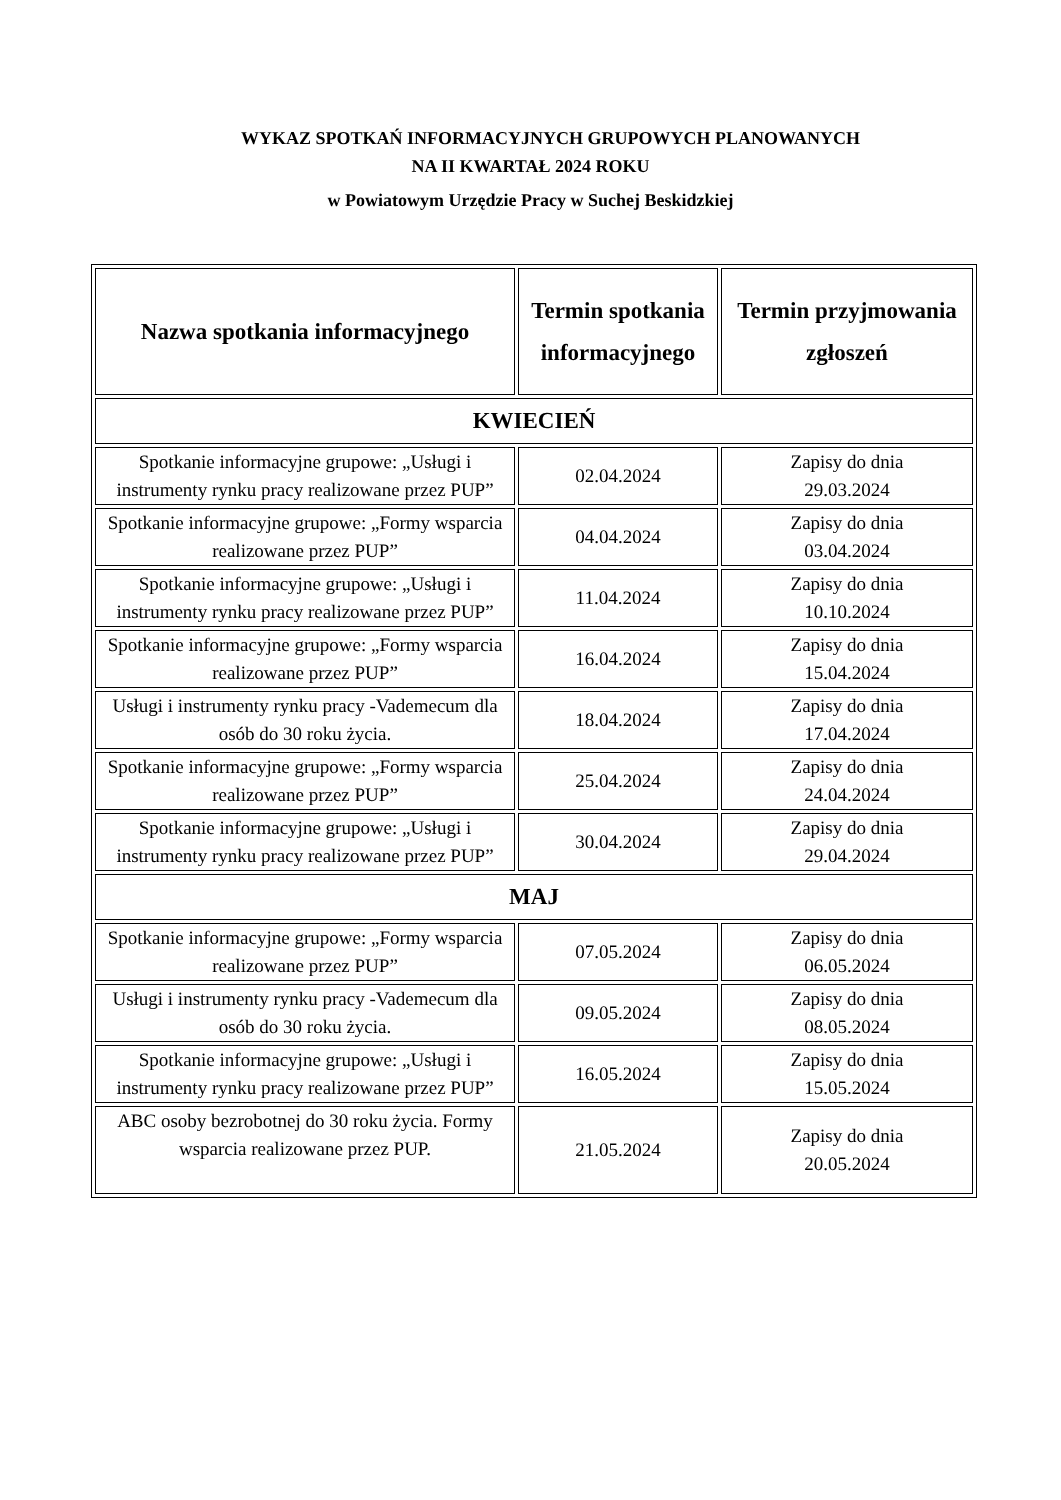WYKAZ SPOTKAŃ INFORMACYJNYCH GRUPOWYCH PLANOWANYCH
NA II KWARTAŁ 2024 ROKU
w Powiatowym Urzędzie Pracy w Suchej Beskidzkiej
| Nazwa spotkania informacyjnego | Termin spotkania informacyjnego | Termin przyjmowania zgłoszeń |
| --- | --- | --- |
| KWIECIEŃ | | |
| Spotkanie informacyjne grupowe: „Usługi i instrumenty rynku pracy realizowane przez PUP” | 02.04.2024 | Zapisy do dnia 29.03.2024 |
| Spotkanie informacyjne grupowe: „Formy wsparcia realizowane przez PUP” | 04.04.2024 | Zapisy do dnia 03.04.2024 |
| Spotkanie informacyjne grupowe: „Usługi i instrumenty rynku pracy realizowane przez PUP” | 11.04.2024 | Zapisy do dnia 10.10.2024 |
| Spotkanie informacyjne grupowe: „Formy wsparcia realizowane przez PUP” | 16.04.2024 | Zapisy do dnia 15.04.2024 |
| Usługi i instrumenty rynku pracy -Vademecum dla osób do 30 roku życia. | 18.04.2024 | Zapisy do dnia 17.04.2024 |
| Spotkanie informacyjne grupowe: „Formy wsparcia realizowane przez PUP” | 25.04.2024 | Zapisy do dnia 24.04.2024 |
| Spotkanie informacyjne grupowe: „Usługi i instrumenty rynku pracy realizowane przez PUP” | 30.04.2024 | Zapisy do dnia 29.04.2024 |
| MAJ | | |
| Spotkanie informacyjne grupowe: „Formy wsparcia realizowane przez PUP” | 07.05.2024 | Zapisy do dnia 06.05.2024 |
| Usługi i instrumenty rynku pracy -Vademecum dla osób do 30 roku życia. | 09.05.2024 | Zapisy do dnia 08.05.2024 |
| Spotkanie informacyjne grupowe: „Usługi i instrumenty rynku pracy realizowane przez PUP” | 16.05.2024 | Zapisy do dnia 15.05.2024 |
| ABC osoby bezrobotnej do 30 roku życia. Formy wsparcia realizowane przez PUP. | 21.05.2024 | Zapisy do dnia 20.05.2024 |